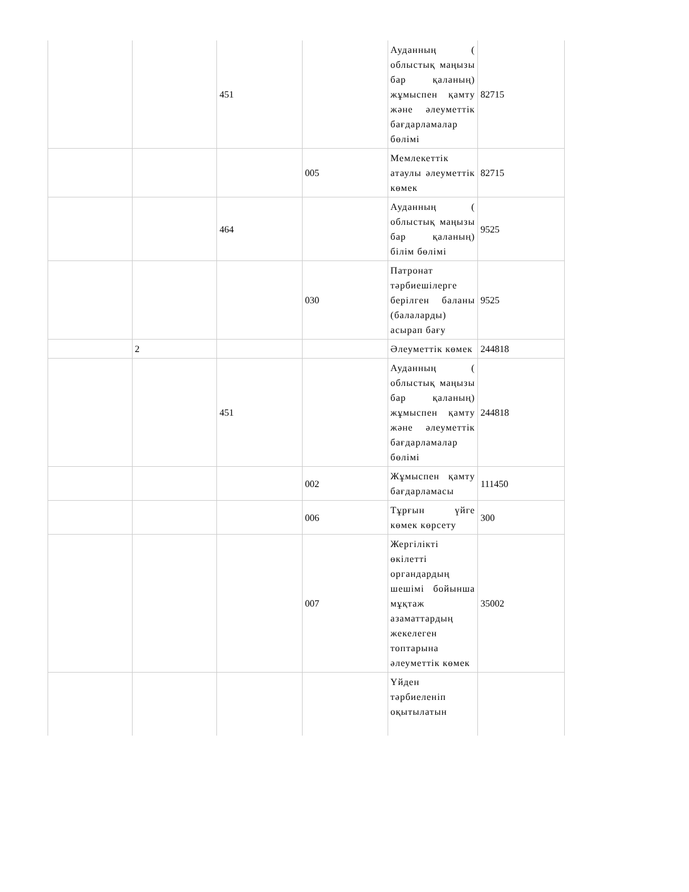| | | 451 | | Ауданның ( облыстық маңызы бар қаланың) жұмыспен қамту және әлеуметтік бағдарламалар бөлімі | 82715 |
| | | | 005 | Мемлекеттік атаулы әлеуметтік көмек | 82715 |
| | | 464 | | Ауданның ( облыстық маңызы бар қаланың) білім бөлімі | 9525 |
| | | | 030 | Патронат тәрбиешілерге берілген баланы (балаларды) асырап бағу | 9525 |
| | 2 | | | Әлеуметтік көмек | 244818 |
| | | 451 | | Ауданның ( облыстық маңызы бар қаланың) жұмыспен қамту және әлеуметтік бағдарламалар бөлімі | 244818 |
| | | | 002 | Жұмыспен қамту бағдарламасы | 111450 |
| | | | 006 | Тұрғын үйге көмек көрсету | 300 |
| | | | 007 | Жергілікті өкілетті органдардың шешімі бойынша мұқтаж азаматтардың жекелеген топтарына әлеуметтік көмек | 35002 |
| | | | | Үйден тәрбиеленіп оқытылатын | |